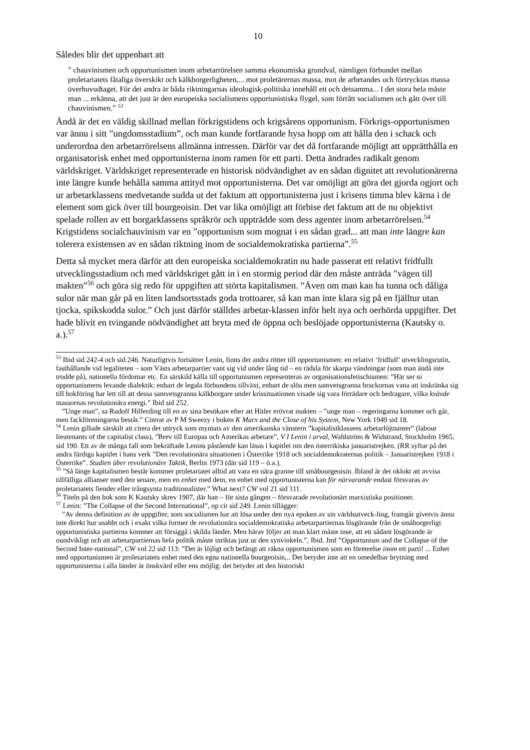10
Således blir det uppenbart att
” chauvinismen och opportunismen inom arbetarrörelsen samma ekonomiska grundval, nämligen förbundet mellan proletariatets fåtaliga överskikt och kälkborgerligheten,... mot proletärernas massa, mot de arbetandes och förtrycktas massa överhuvudtaget. För det andra är båda riktningarnas ideologisk-politiska innehåll ett och detsamma... I det stora hela måste man ... erkänna, att det just är den europeiska socialismens opportunistiska flygel, som förrått socialismen och gått över till chauvinismen.” <sup>53</sup>
Ändå är det en väldig skillnad mellan förkrigstidens och krigsårens opportunism. Förkrigs-opportunismen var ännu i sitt ”ungdomsstadium”, och man kunde fortfarande hysa hopp om att hålla den i schack och underordna den arbetarrörelsens allmänna intressen. Därför var det då fortfarande möjligt att upprätthålla en organisatorisk enhet med opportunisterna inom ramen för ett parti. Detta ändrades radikalt genom världskriget. Världskriget representerade en historisk nödvändighet av en sådan dignitet att revolutionärerna inte längre kunde behålla samma attityd mot opportunisterna. Det var omöjligt att göra det gjorda ogjort och ur arbetarklassens medvetande sudda ut det faktum att opportunisterna just i krisens timma blev kärna i de element som gick över till bourgeoisin. Det var lika omöjligt att förbise det faktum att de nu objektivt spelade rollen av ett borgarklassens språkrör och uppträdde som dess agenter inom arbetarrörelsen.<sup>54</sup> Krigstidens socialchauvinism var en ”opportunism som mognat i en sådan grad... att man inte längre kan tolerera existensen av en sådan riktning inom de socialdemokratiska partierna”.<sup>55</sup>
Detta så mycket mera därför att den europeiska socialdemokratin nu hade passerat ett relativt fridfullt utvecklingsstadium och med världskriget gått in i en stormig period där den måste anträda ”vägen till makten”<sup>56</sup> och göra sig redo för uppgiften att störta kapitalismen. ”Även om man kan ha tunna och dåliga sulor när man går på en liten landsortsstads goda trottoarer, så kan man inte klara sig på en fjälltur utan tjocka, spikskodda sulor.” Och just därför ställdes arbetar-klassen inför helt nya och oerhörda uppgifter. Det hade blivit en tvingande nödvändighet att bryta med de öppna och beslöjade opportunisterna (Kautsky o. a.).<sup>57</sup>
<sup>53</sup> Ibid sid 242-4 och sid 246. Naturligtvis fortsätter Lenin, finns det andra rötter till opportunismen: en relativt ‘fridfull’ utvecklingsrutin, fasthållande vid legaliteten – som Västs arbetarpartier vant sig vid under lång tid – en rädsla för skarpa vändningar (som man ändå inte trodde på), nationella fördomar etc. En särskild källa till opportunismen representeras av organisationsfetischismen: ”Här ser ni opportunismens levande dialektik: enbart de legala förbundens tillväxt, enbart de slöa men samvetsgranna brackornas vana att inskränka sig till bokföring har lett till att dessa samvetsgranna kälkborgare under krissituationen visade sig vara förrädare och bedragare, vilka kvävde massornas revolutionära energi.” Ibid sid 252.
”Unge man”, sa Rudolf Hilferding till en av sina besökare efter att Hitler erövrat makten – ”unge man – regeringarna kommer och går, men fackföreningarna består.” Citerat av P M Sweezy i boken K Marx and the Close of his System, New York 1949 sid 18.
<sup>54</sup> Lenin gillade särskilt att citera det uttryck som myntats av den amerikanska vänstern ”kapitalistklassens arbetarlöjtnanter” (labour lieutenants of the capitalist class), ”Brev till Europas och Amerikas arbetare”, V I Lenin i urval, Wahlström & Widstrand, Stockholm 1965, sid 190. Ett av de många fall som bekräftade Lenins påstående kan läsas i kapitlet om den österrikiska januaristrejken. (RR syftar på det andra färdiga kapitlet i hans verk ”Den revolutionära situationen i Österrike 1918 och socialdemokraternas politik – Januaristrejken 1918 i Österrike”. Studien über revolutionäre Taktik, Berlin 1973 (där sid 119 – ö.a.).
<sup>55</sup> ”Så länge kapitalismen består kommer proletariatet alltid att vara en nära granne till småbourgeoisin. Ibland är det oklokt att avvisa tillfälliga allianser med den senare, men en enhet med dem, en enhet med opportunisterna kan för närvarande endast försvaras av proletariatets fiender eller trångsynta traditionalister.” What next? CW vol 21 sid 111.
<sup>56</sup> Titeln på den bok som K Kautsky skrev 1907, där han – för sista gången – försvarade revolutionärt marxistiska positioner.
<sup>57</sup> Lenin: ”The Collapse of the Second International”, op cit sid 249. Lenin tillägger:
”Av denna definition av de uppgifter, som socialismen har att lösa under den nya epoken av sin världsutveck-ling, framgår givetvis ännu inte direkt hur snabbt och i exakt vilka former de revolutionära socialdemokratiska arbetarpartiernas lösgörande från de småborgerligt opportunistiska partierna kommer att försiggå i skilda länder. Men härav följer att man klart måste inse, att ett sådant lösgörande är oundvikligt och att arbetarpartiernas hela politik måste inriktas just ur den synvinkeln.”, Ibid. Jmf ”Opportunism and the Collapse of the Second Inter-national”, CW vol 22 sid 113: ”Det är löjligt och befängt att räkna opportunismen som en företeelse inom ett parti! ... Enhet med opportunismen är proletariatets enhet med den egna nationella bourgeoisin,.. Det betyder inte att en omedelbar brytning med opportunisterna i alla länder är önskvärd eller ens möjlig: det betyder att den historiskt